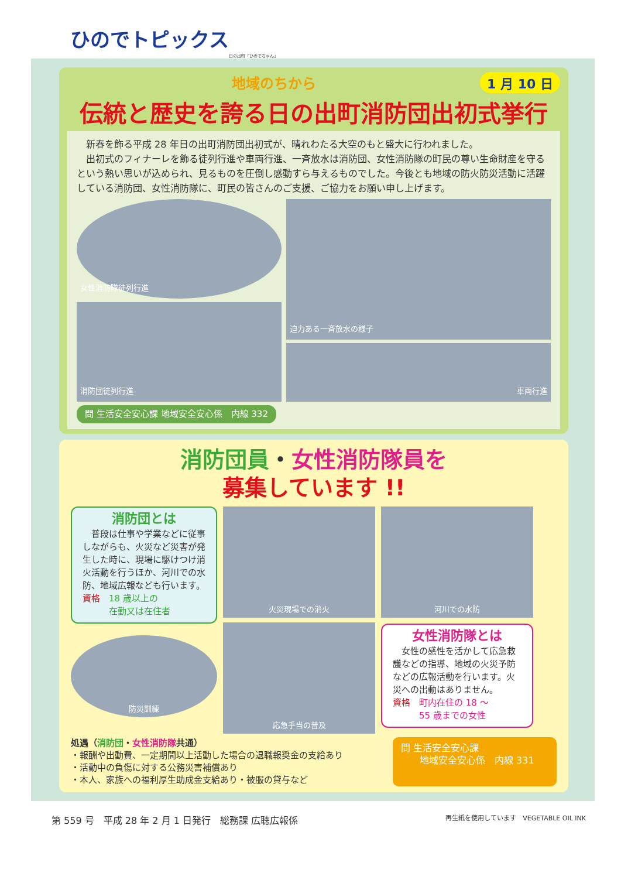ひのでトピックス
日の出町「ひのでちゃん」
1 月 10 日
地域のちから
伝統と歴史を誇る日の出町消防団出初式挙行
　新春を飾る平成 28 年日の出町消防団出初式が、晴れわたる大空のもと盛大に行われました。
　出初式のフィナーレを飾る徒列行進や車両行進、一斉放水は消防団、女性消防隊の町民の尊い生命財産を守るという熱い思いが込められ、見るものを圧倒し感動すら与えるものでした。今後とも地域の防火防災活動に活躍している消防団、女性消防隊に、町民の皆さんのご支援、ご協力をお願い申し上げます。
女性消防隊徒列行進
消防団徒列行進
迫力ある一斉放水の様子
車両行進
問 生活安全安心課 地域安全安心係　内線 332
消防団員・女性消防隊員を
募集しています !!
消防団とは
　普段は仕事や学業などに従事しながらも、火災など災害が発生した時に、現場に駆けつけ消火活動を行うほか、河川での水防、地域広報なども行います。
資格　18 歳以上の
　　　在勤又は在住者
防災訓練
火災現場での消火
応急手当の普及
河川での水防
女性消防隊とは
　女性の感性を活かして応急救護などの指導、地域の火災予防などの広報活動を行います。火災への出動はありません。
資格　町内在住の 18 ～
　　　55 歳までの女性
処遇（消防団・女性消防隊共通）
・報酬や出動費、一定期間以上活動した場合の退職報奨金の支給あり
・活動中の負傷に対する公務災害補償あり
・本人、家族への福利厚生助成金支給あり・被服の貸与など
問 生活安全安心課
　　地域安全安心係　内線 331
第 559 号　平成 28 年 2 月 1 日発行　総務課 広聴広報係 再生紙を使用しています　VEGETABLE OIL INK